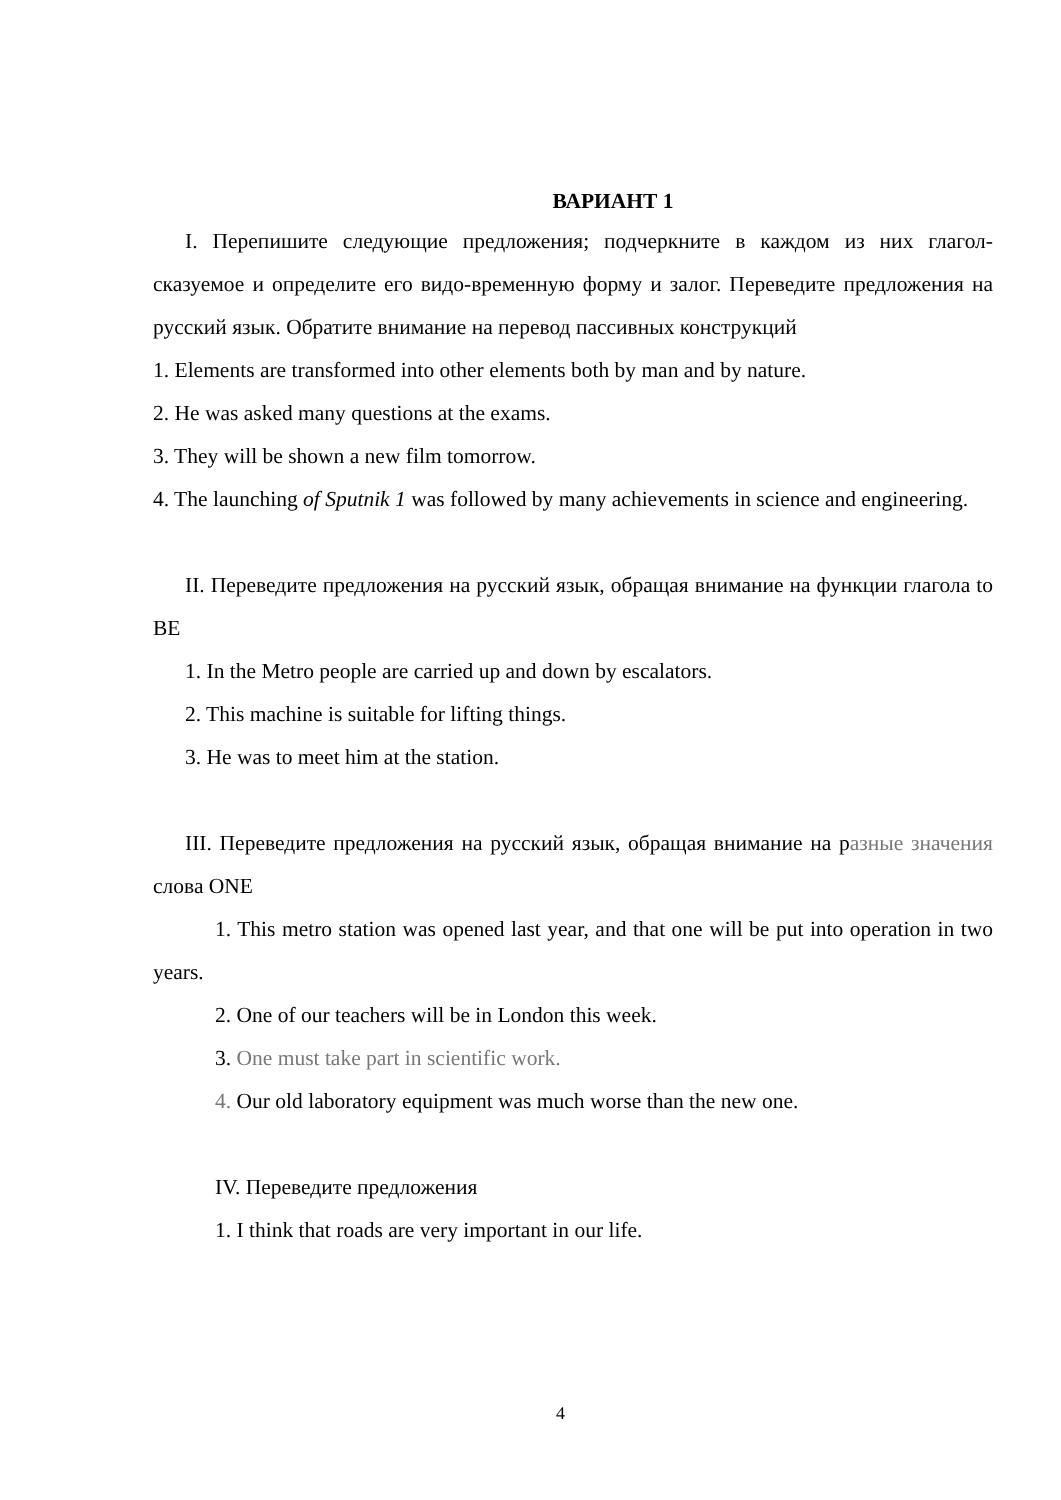ВАРИАНТ 1
I. Перепишите следующие предложения; подчеркните в каждом из них глагол-сказуемое и определите его видо-временную форму и залог. Переведите предложения на русский язык. Обратите внимание на перевод пассивных конструкций
1. Elements are transformed into other elements both by man and by nature.
2. He was asked many questions at the exams.
3. They will be shown a new film tomorrow.
4. The launching of Sputnik 1 was followed by many achievements in science and engineering.
II. Переведите предложения на русский язык, обращая внимание на функции глагола to BE
1. In the Metro people are carried up and down by escalators.
2. This machine is suitable for lifting things.
3. He was to meet him at the station.
III. Переведите предложения на русский язык, обращая внимание на разные значения слова ONE
1. This metro station was opened last year, and that one will be put into operation in two years.
2. One of our teachers will be in London this week.
3. One must take part in scientific work.
4. Our old laboratory equipment was much worse than the new one.
IV. Переведите предложения
1. I think that roads are very important in our life.
4